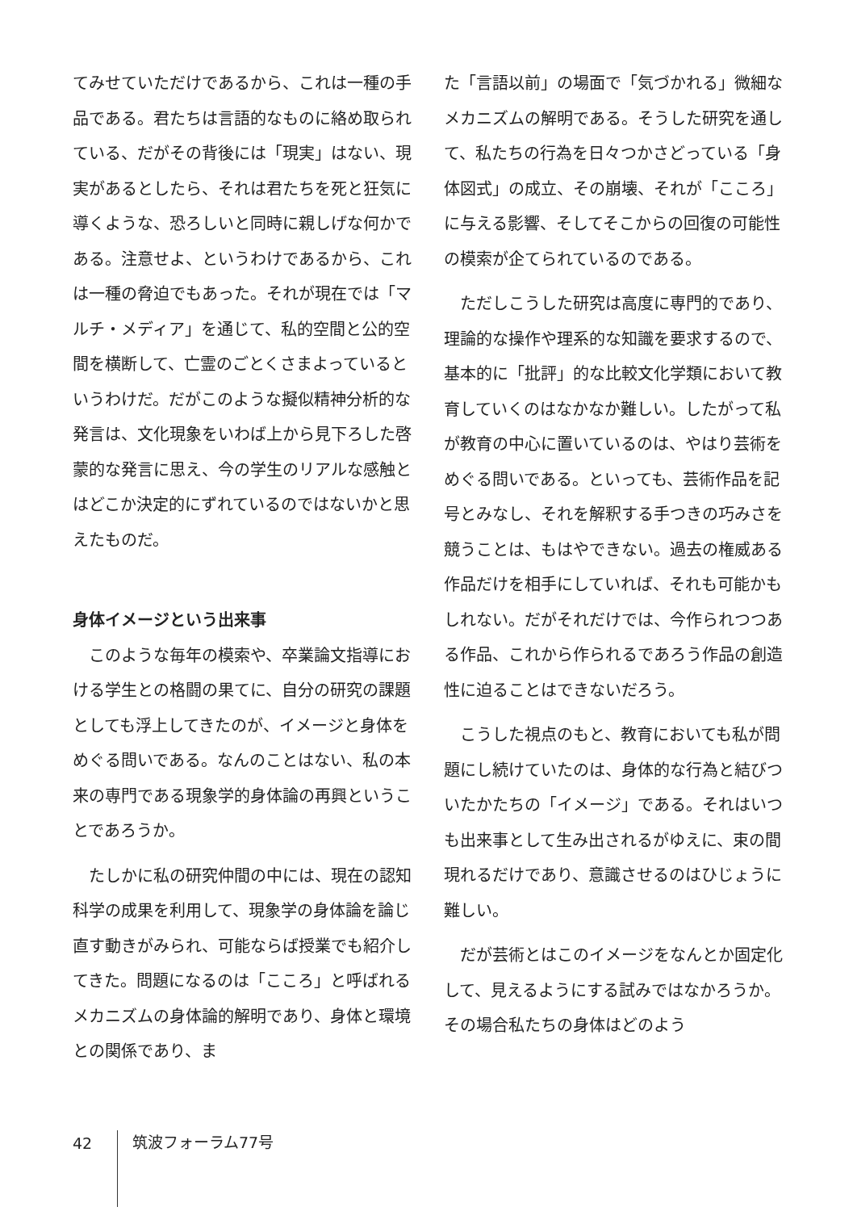てみせていただけであるから、これは一種の手品である。君たちは言語的なものに絡め取られている、だがその背後には「現実」はない、現実があるとしたら、それは君たちを死と狂気に導くような、恐ろしいと同時に親しげな何かである。注意せよ、というわけであるから、これは一種の脅迫でもあった。それが現在では「マルチ・メディア」を通じて、私的空間と公的空間を横断して、亡霊のごとくさまよっているというわけだ。だがこのような擬似精神分析的な発言は、文化現象をいわば上から見下ろした啓蒙的な発言に思え、今の学生のリアルな感触とはどこか決定的にずれているのではないかと思えたものだ。
身体イメージという出来事
このような毎年の模索や、卒業論文指導における学生との格闘の果てに、自分の研究の課題としても浮上してきたのが、イメージと身体をめぐる問いである。なんのことはない、私の本来の専門である現象学的身体論の再興ということであろうか。
たしかに私の研究仲間の中には、現在の認知科学の成果を利用して、現象学の身体論を論じ直す動きがみられ、可能ならば授業でも紹介してきた。問題になるのは「こころ」と呼ばれるメカニズムの身体論的解明であり、身体と環境との関係であり、ま
た「言語以前」の場面で「気づかれる」微細なメカニズムの解明である。そうした研究を通して、私たちの行為を日々つかさどっている「身体図式」の成立、その崩壊、それが「こころ」に与える影響、そしてそこからの回復の可能性の模索が企てられているのである。
ただしこうした研究は高度に専門的であり、理論的な操作や理系的な知識を要求するので、基本的に「批評」的な比較文化学類において教育していくのはなかなか難しい。したがって私が教育の中心に置いているのは、やはり芸術をめぐる問いである。といっても、芸術作品を記号とみなし、それを解釈する手つきの巧みさを競うことは、もはやできない。過去の権威ある作品だけを相手にしていれば、それも可能かもしれない。だがそれだけでは、今作られつつある作品、これから作られるであろう作品の創造性に迫ることはできないだろう。
こうした視点のもと、教育においても私が問題にし続けていたのは、身体的な行為と結びついたかたちの「イメージ」である。それはいつも出来事として生み出されるがゆえに、束の間現れるだけであり、意識させるのはひじょうに難しい。
だが芸術とはこのイメージをなんとか固定化して、見えるようにする試みではなかろうか。その場合私たちの身体はどのよう
42 筑波フォーラム77号